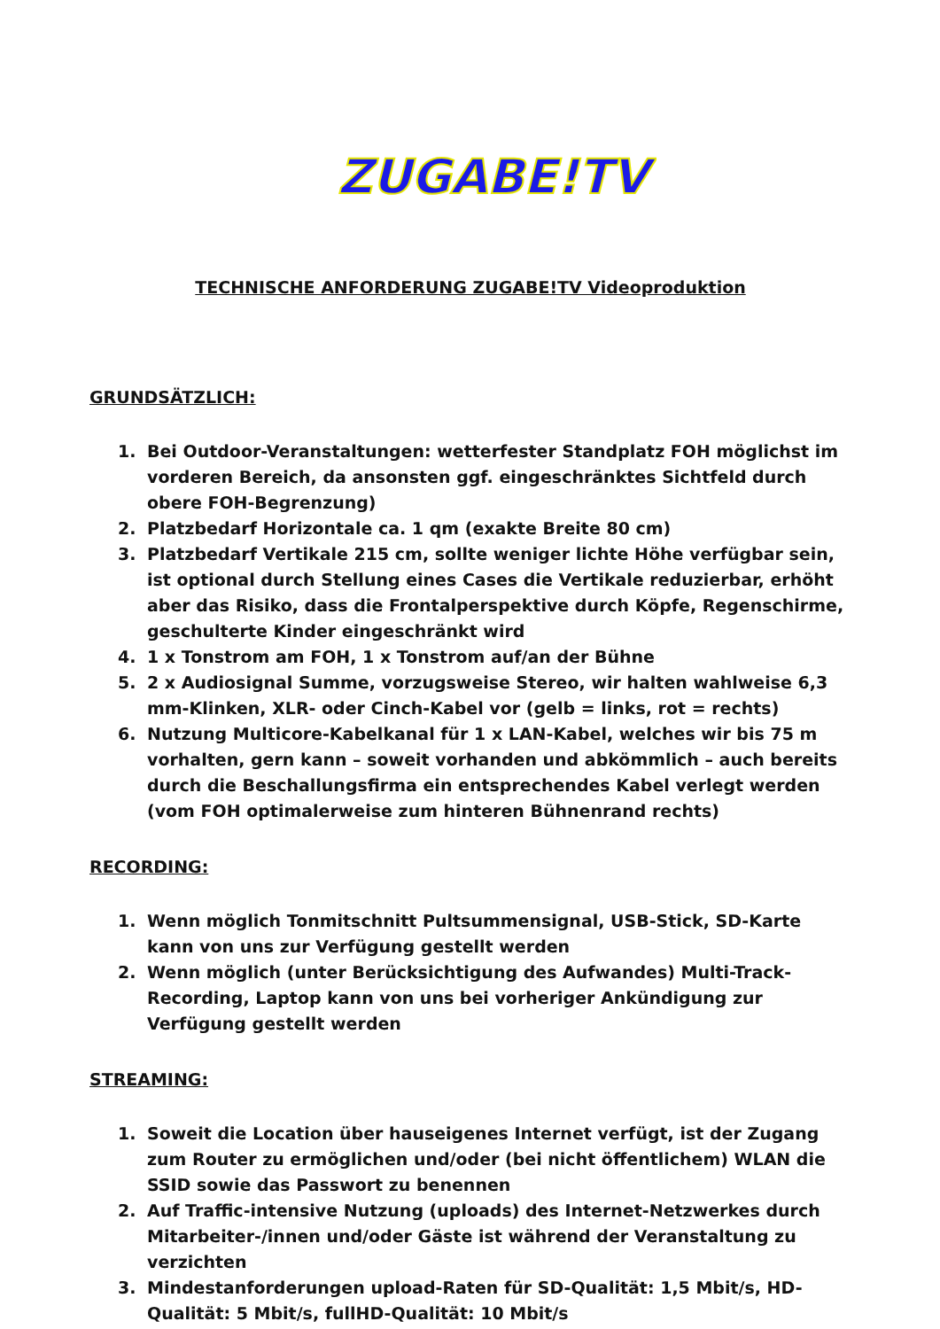ZUGABE!TV
TECHNISCHE ANFORDERUNG ZUGABE!TV Videoproduktion
GRUNDSÄTZLICH:
1. Bei Outdoor-Veranstaltungen: wetterfester Standplatz FOH möglichst im vorderen Bereich, da ansonsten ggf. eingeschränktes Sichtfeld durch obere FOH-Begrenzung)
2. Platzbedarf Horizontale ca. 1 qm (exakte Breite 80 cm)
3. Platzbedarf Vertikale 215 cm, sollte weniger lichte Höhe verfügbar sein, ist optional durch Stellung eines Cases die Vertikale reduzierbar, erhöht aber das Risiko, dass die Frontalperspektive durch Köpfe, Regenschirme, geschulterte Kinder eingeschränkt wird
4. 1 x Tonstrom am FOH, 1 x Tonstrom auf/an der Bühne
5. 2 x Audiosignal Summe, vorzugsweise Stereo, wir halten wahlweise 6,3 mm-Klinken, XLR- oder Cinch-Kabel vor (gelb = links, rot = rechts)
6. Nutzung Multicore-Kabelkanal für 1 x LAN-Kabel, welches wir bis 75 m vorhalten, gern kann – soweit vorhanden und abkömmlich – auch bereits durch die Beschallungsfirma ein entsprechendes Kabel verlegt werden (vom FOH optimalerweise zum hinteren Bühnenrand rechts)
RECORDING:
1. Wenn möglich Tonmitschnitt Pultsummensignal, USB-Stick, SD-Karte kann von uns zur Verfügung gestellt werden
2. Wenn möglich (unter Berücksichtigung des Aufwandes) Multi-Track-Recording, Laptop kann von uns bei vorheriger Ankündigung zur Verfügung gestellt werden
STREAMING:
1. Soweit die Location über hauseigenes Internet verfügt, ist der Zugang zum Router zu ermöglichen und/oder (bei nicht öffentlichem) WLAN die SSID sowie das Passwort zu benennen
2. Auf Traffic-intensive Nutzung (uploads) des Internet-Netzwerkes durch Mitarbeiter-/innen und/oder Gäste ist während der Veranstaltung zu verzichten
3. Mindestanforderungen upload-Raten für SD-Qualität: 1,5 Mbit/s, HD-Qualität: 5 Mbit/s, fullHD-Qualität: 10 Mbit/s